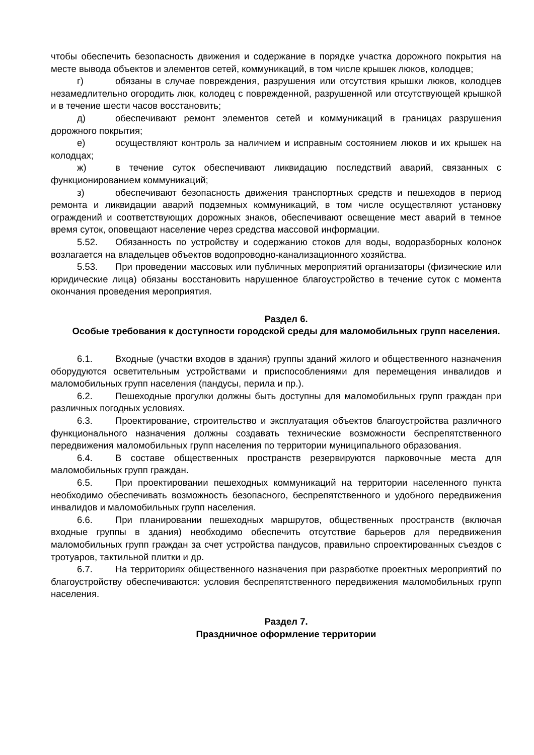чтобы обеспечить безопасность движения и содержание в порядке участка дорожного покрытия на месте вывода объектов и элементов сетей, коммуникаций, в том числе крышек люков, колодцев;
г) обязаны в случае повреждения, разрушения или отсутствия крышки люков, колодцев незамедлительно огородить люк, колодец с поврежденной, разрушенной или отсутствующей крышкой и в течение шести часов восстановить;
д) обеспечивают ремонт элементов сетей и коммуникаций в границах разрушения дорожного покрытия;
е) осуществляют контроль за наличием и исправным состоянием люков и их крышек на колодцах;
ж) в течение суток обеспечивают ликвидацию последствий аварий, связанных с функционированием коммуникаций;
з) обеспечивают безопасность движения транспортных средств и пешеходов в период ремонта и ликвидации аварий подземных коммуникаций, в том числе осуществляют установку ограждений и соответствующих дорожных знаков, обеспечивают освещение мест аварий в темное время суток, оповещают население через средства массовой информации.
5.52. Обязанность по устройству и содержанию стоков для воды, водоразборных колонок возлагается на владельцев объектов водопроводно-канализационного хозяйства.
5.53. При проведении массовых или публичных мероприятий организаторы (физические или юридические лица) обязаны восстановить нарушенное благоустройство в течение суток с момента окончания проведения мероприятия.
Раздел 6.
Особые требования к доступности городской среды для маломобильных групп населения.
6.1. Входные (участки входов в здания) группы зданий жилого и общественного назначения оборудуются осветительным устройствами и приспособлениями для перемещения инвалидов и маломобильных групп населения (пандусы, перила и пр.).
6.2. Пешеходные прогулки должны быть доступны для маломобильных групп граждан при различных погодных условиях.
6.3. Проектирование, строительство и эксплуатация объектов благоустройства различного функционального назначения должны создавать технические возможности беспрепятственного передвижения маломобильных групп населения по территории муниципального образования.
6.4. В составе общественных пространств резервируются парковочные места для маломобильных групп граждан.
6.5. При проектировании пешеходных коммуникаций на территории населенного пункта необходимо обеспечивать возможность безопасного, беспрепятственного и удобного передвижения инвалидов и маломобильных групп населения.
6.6. При планировании пешеходных маршрутов, общественных пространств (включая входные группы в здания) необходимо обеспечить отсутствие барьеров для передвижения маломобильных групп граждан за счет устройства пандусов, правильно спроектированных съездов с тротуаров, тактильной плитки и др.
6.7. На территориях общественного назначения при разработке проектных мероприятий по благоустройству обеспечиваются: условия беспрепятственного передвижения маломобильных групп населения.
Раздел 7.
Праздничное оформление территории